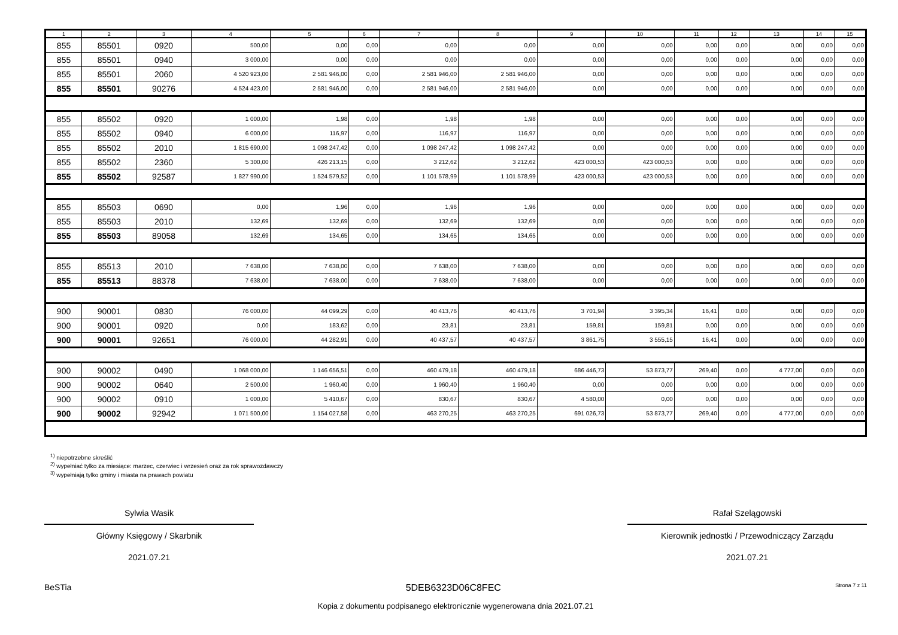| 1 | 2 | 3 | 4 | 5 | 6 | 7 | 8 | 9 | 10 | 11 | 12 | 13 | 14 | 15 |
| --- | --- | --- | --- | --- | --- | --- | --- | --- | --- | --- | --- | --- | --- | --- |
| 855 | 85501 | 0920 | 500,00 | 0,00 | 0,00 | 0,00 | 0,00 | 0,00 | 0,00 | 0,00 | 0,00 | 0,00 | 0,00 | 0,00 |
| 855 | 85501 | 0940 | 3 000,00 | 0,00 | 0,00 | 0,00 | 0,00 | 0,00 | 0,00 | 0,00 | 0,00 | 0,00 | 0,00 | 0,00 |
| 855 | 85501 | 2060 | 4 520 923,00 | 2 581 946,00 | 0,00 | 2 581 946,00 | 2 581 946,00 | 0,00 | 0,00 | 0,00 | 0,00 | 0,00 | 0,00 | 0,00 |
| 855 | 85501 | 90276 | 4 524 423,00 | 2 581 946,00 | 0,00 | 2 581 946,00 | 2 581 946,00 | 0,00 | 0,00 | 0,00 | 0,00 | 0,00 | 0,00 | 0,00 |
| 855 | 85502 | 0920 | 1 000,00 | 1,98 | 0,00 | 1,98 | 1,98 | 0,00 | 0,00 | 0,00 | 0,00 | 0,00 | 0,00 | 0,00 |
| 855 | 85502 | 0940 | 6 000,00 | 116,97 | 0,00 | 116,97 | 116,97 | 0,00 | 0,00 | 0,00 | 0,00 | 0,00 | 0,00 | 0,00 |
| 855 | 85502 | 2010 | 1 815 690,00 | 1 098 247,42 | 0,00 | 1 098 247,42 | 1 098 247,42 | 0,00 | 0,00 | 0,00 | 0,00 | 0,00 | 0,00 | 0,00 |
| 855 | 85502 | 2360 | 5 300,00 | 426 213,15 | 0,00 | 3 212,62 | 3 212,62 | 423 000,53 | 423 000,53 | 0,00 | 0,00 | 0,00 | 0,00 | 0,00 |
| 855 | 85502 | 92587 | 1 827 990,00 | 1 524 579,52 | 0,00 | 1 101 578,99 | 1 101 578,99 | 423 000,53 | 423 000,53 | 0,00 | 0,00 | 0,00 | 0,00 | 0,00 |
| 855 | 85503 | 0690 | 0,00 | 1,96 | 0,00 | 1,96 | 1,96 | 0,00 | 0,00 | 0,00 | 0,00 | 0,00 | 0,00 | 0,00 |
| 855 | 85503 | 2010 | 132,69 | 132,69 | 0,00 | 132,69 | 132,69 | 0,00 | 0,00 | 0,00 | 0,00 | 0,00 | 0,00 | 0,00 |
| 855 | 85503 | 89058 | 132,69 | 134,65 | 0,00 | 134,65 | 134,65 | 0,00 | 0,00 | 0,00 | 0,00 | 0,00 | 0,00 | 0,00 |
| 855 | 85513 | 2010 | 7 638,00 | 7 638,00 | 0,00 | 7 638,00 | 7 638,00 | 0,00 | 0,00 | 0,00 | 0,00 | 0,00 | 0,00 | 0,00 |
| 855 | 85513 | 88378 | 7 638,00 | 7 638,00 | 0,00 | 7 638,00 | 7 638,00 | 0,00 | 0,00 | 0,00 | 0,00 | 0,00 | 0,00 | 0,00 |
| 900 | 90001 | 0830 | 76 000,00 | 44 099,29 | 0,00 | 40 413,76 | 40 413,76 | 3 701,94 | 3 395,34 | 16,41 | 0,00 | 0,00 | 0,00 | 0,00 |
| 900 | 90001 | 0920 | 0,00 | 183,62 | 0,00 | 23,81 | 23,81 | 159,81 | 159,81 | 0,00 | 0,00 | 0,00 | 0,00 | 0,00 |
| 900 | 90001 | 92651 | 76 000,00 | 44 282,91 | 0,00 | 40 437,57 | 40 437,57 | 3 861,75 | 3 555,15 | 16,41 | 0,00 | 0,00 | 0,00 | 0,00 |
| 900 | 90002 | 0490 | 1 068 000,00 | 1 146 656,51 | 0,00 | 460 479,18 | 460 479,18 | 686 446,73 | 53 873,77 | 269,40 | 0,00 | 4 777,00 | 0,00 | 0,00 |
| 900 | 90002 | 0640 | 2 500,00 | 1 960,40 | 0,00 | 1 960,40 | 1 960,40 | 0,00 | 0,00 | 0,00 | 0,00 | 0,00 | 0,00 | 0,00 |
| 900 | 90002 | 0910 | 1 000,00 | 5 410,67 | 0,00 | 830,67 | 830,67 | 4 580,00 | 0,00 | 0,00 | 0,00 | 0,00 | 0,00 | 0,00 |
| 900 | 90002 | 92942 | 1 071 500,00 | 1 154 027,58 | 0,00 | 463 270,25 | 463 270,25 | 691 026,73 | 53 873,77 | 269,40 | 0,00 | 4 777,00 | 0,00 | 0,00 |
<sup>1)</sup> niepotrzebne skreślić
<sup>2)</sup> wypełniać tylko za miesiące: marzec, czerwiec i wrzesień oraz za rok sprawozdawczy
<sup>3)</sup> wypełniają tylko gminy i miasta na prawach powiatu
Sylwia Wasik
Główny Księgowy / Skarbnik
2021.07.21
Rafał Szelągowski
Kierownik jednostki / Przewodniczący Zarządu
2021.07.21
BeSTia 5DEB6323D06C8FEC Strona 7 z 11
Kopia z dokumentu podpisanego elektronicznie wygenerowana dnia 2021.07.21